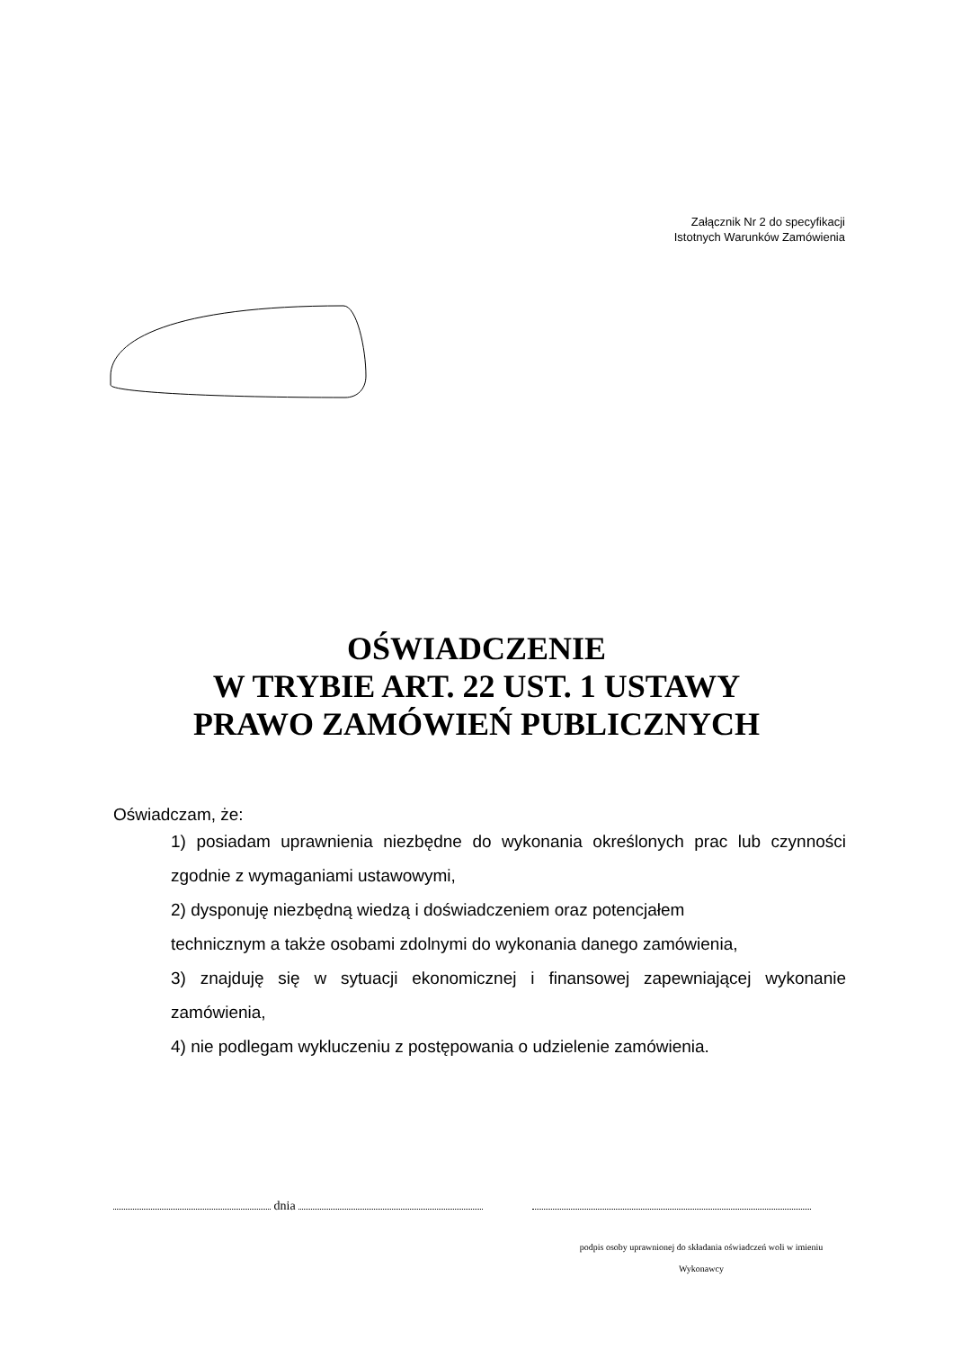Załącznik Nr 2 do specyfikacji
Istotnych Warunków Zamówienia
OŚWIADCZENIE
W TRYBIE ART. 22 UST. 1 USTAWY
PRAWO ZAMÓWIEŃ PUBLICZNYCH
Oświadczam, że:
1) posiadam uprawnienia niezbędne do wykonania określonych prac lub czynności zgodnie z wymaganiami ustawowymi,
2) dysponuję niezbędną wiedzą i doświadczeniem oraz potencjałem
technicznym a także osobami zdolnymi do wykonania danego zamówienia,
3) znajduję się w sytuacji ekonomicznej i finansowej zapewniającej wykonanie zamówienia,
4) nie podlegam wykluczeniu z postępowania o udzielenie zamówienia.
dnia
podpis osoby uprawnionej do składania oświadczeń woli w imieniu
Wykonawcy